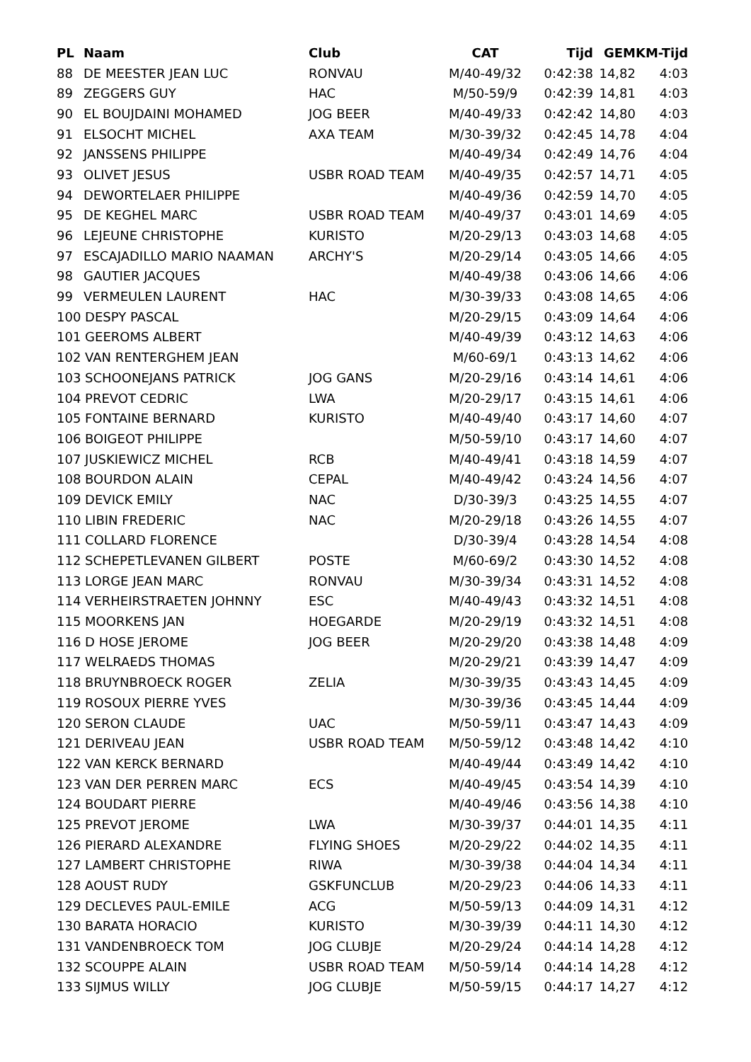| PL | Naam | Club | CAT | Tijd | GEM | KM-Tijd |
| --- | --- | --- | --- | --- | --- | --- |
| 88 | DE MEESTER JEAN LUC | RONVAU | M/40-49/32 | 0:42:38 | 14,82 | 4:03 |
| 89 | ZEGGERS GUY | HAC | M/50-59/9 | 0:42:39 | 14,81 | 4:03 |
| 90 | EL BOUJDAINI MOHAMED | JOG BEER | M/40-49/33 | 0:42:42 | 14,80 | 4:03 |
| 91 | ELSOCHT MICHEL | AXA TEAM | M/30-39/32 | 0:42:45 | 14,78 | 4:04 |
| 92 | JANSSENS PHILIPPE | | M/40-49/34 | 0:42:49 | 14,76 | 4:04 |
| 93 | OLIVET JESUS | USBR ROAD TEAM | M/40-49/35 | 0:42:57 | 14,71 | 4:05 |
| 94 | DEWORTELAER PHILIPPE | | M/40-49/36 | 0:42:59 | 14,70 | 4:05 |
| 95 | DE KEGHEL MARC | USBR ROAD TEAM | M/40-49/37 | 0:43:01 | 14,69 | 4:05 |
| 96 | LEJEUNE CHRISTOPHE | KURISTO | M/20-29/13 | 0:43:03 | 14,68 | 4:05 |
| 97 | ESCAJADILLO MARIO NAAMAN | ARCHY'S | M/20-29/14 | 0:43:05 | 14,66 | 4:05 |
| 98 | GAUTIER JACQUES | | M/40-49/38 | 0:43:06 | 14,66 | 4:06 |
| 99 | VERMEULEN LAURENT | HAC | M/30-39/33 | 0:43:08 | 14,65 | 4:06 |
| 100 DESPY PASCAL | | | M/20-29/15 | 0:43:09 | 14,64 | 4:06 |
| 101 GEEROMS ALBERT | | | M/40-49/39 | 0:43:12 | 14,63 | 4:06 |
| 102 VAN RENTERGHEM JEAN | | | M/60-69/1 | 0:43:13 | 14,62 | 4:06 |
| 103 SCHOONEJANS PATRICK | | JOG GANS | M/20-29/16 | 0:43:14 | 14,61 | 4:06 |
| 104 PREVOT CEDRIC | | LWA | M/20-29/17 | 0:43:15 | 14,61 | 4:06 |
| 105 FONTAINE BERNARD | | KURISTO | M/40-49/40 | 0:43:17 | 14,60 | 4:07 |
| 106 BOIGEOT PHILIPPE | | | M/50-59/10 | 0:43:17 | 14,60 | 4:07 |
| 107 JUSKIEWICZ MICHEL | | RCB | M/40-49/41 | 0:43:18 | 14,59 | 4:07 |
| 108 BOURDON ALAIN | | CEPAL | M/40-49/42 | 0:43:24 | 14,56 | 4:07 |
| 109 DEVICK EMILY | | NAC | D/30-39/3 | 0:43:25 | 14,55 | 4:07 |
| 110 LIBIN FREDERIC | | NAC | M/20-29/18 | 0:43:26 | 14,55 | 4:07 |
| 111 COLLARD FLORENCE | | | D/30-39/4 | 0:43:28 | 14,54 | 4:08 |
| 112 SCHEPETLEVANEN GILBERT | | POSTE | M/60-69/2 | 0:43:30 | 14,52 | 4:08 |
| 113 LORGE JEAN MARC | | RONVAU | M/30-39/34 | 0:43:31 | 14,52 | 4:08 |
| 114 VERHEIRSTRAETEN JOHNNY | | ESC | M/40-49/43 | 0:43:32 | 14,51 | 4:08 |
| 115 MOORKENS JAN | | HOEGARDE | M/20-29/19 | 0:43:32 | 14,51 | 4:08 |
| 116 D HOSE JEROME | | JOG BEER | M/20-29/20 | 0:43:38 | 14,48 | 4:09 |
| 117 WELRAEDS THOMAS | | | M/20-29/21 | 0:43:39 | 14,47 | 4:09 |
| 118 BRUYNBROECK ROGER | | ZELIA | M/30-39/35 | 0:43:43 | 14,45 | 4:09 |
| 119 ROSOUX PIERRE YVES | | | M/30-39/36 | 0:43:45 | 14,44 | 4:09 |
| 120 SERON CLAUDE | | UAC | M/50-59/11 | 0:43:47 | 14,43 | 4:09 |
| 121 DERIVEAU JEAN | | USBR ROAD TEAM | M/50-59/12 | 0:43:48 | 14,42 | 4:10 |
| 122 VAN KERCK BERNARD | | | M/40-49/44 | 0:43:49 | 14,42 | 4:10 |
| 123 VAN DER PERREN MARC | | ECS | M/40-49/45 | 0:43:54 | 14,39 | 4:10 |
| 124 BOUDART PIERRE | | | M/40-49/46 | 0:43:56 | 14,38 | 4:10 |
| 125 PREVOT JEROME | | LWA | M/30-39/37 | 0:44:01 | 14,35 | 4:11 |
| 126 PIERARD ALEXANDRE | | FLYING SHOES | M/20-29/22 | 0:44:02 | 14,35 | 4:11 |
| 127 LAMBERT CHRISTOPHE | | RIWA | M/30-39/38 | 0:44:04 | 14,34 | 4:11 |
| 128 AOUST RUDY | | GSKFUNCLUB | M/20-29/23 | 0:44:06 | 14,33 | 4:11 |
| 129 DECLEVES PAUL-EMILE | | ACG | M/50-59/13 | 0:44:09 | 14,31 | 4:12 |
| 130 BARATA HORACIO | | KURISTO | M/30-39/39 | 0:44:11 | 14,30 | 4:12 |
| 131 VANDENBROECK TOM | | JOG CLUBJE | M/20-29/24 | 0:44:14 | 14,28 | 4:12 |
| 132 SCOUPPE ALAIN | | USBR ROAD TEAM | M/50-59/14 | 0:44:14 | 14,28 | 4:12 |
| 133 SIJMUS WILLY | | JOG CLUBJE | M/50-59/15 | 0:44:17 | 14,27 | 4:12 |